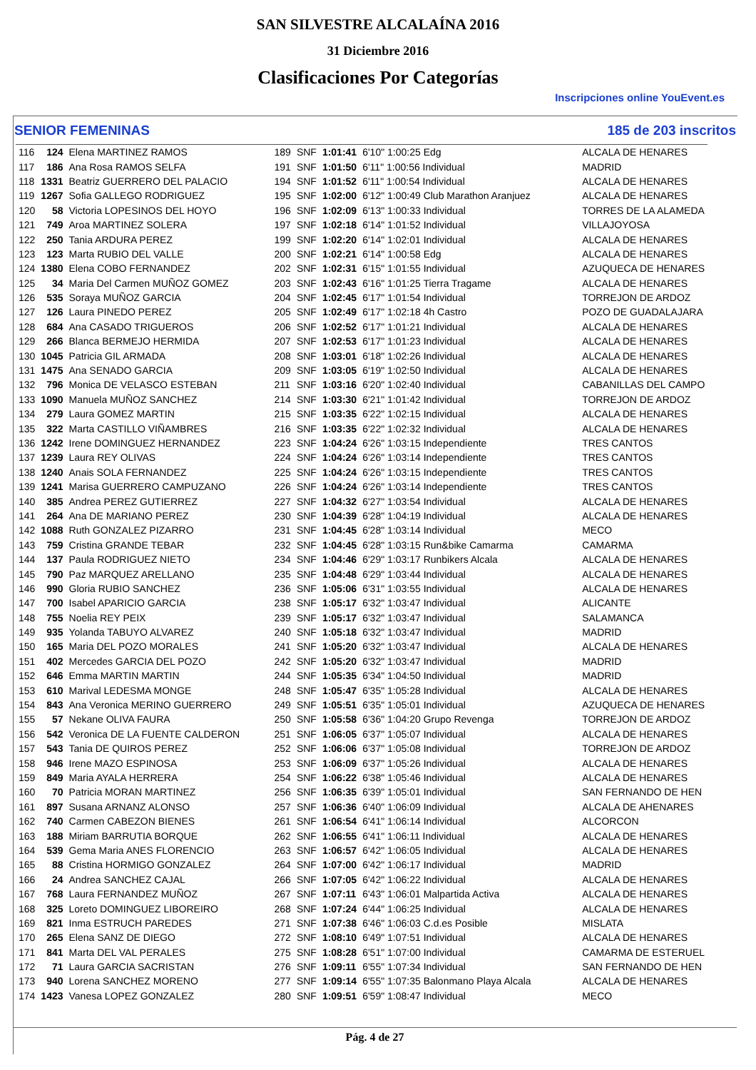SAN SILVESTRE ALCALAÍNA 2016
31 Diciembre 2016
Clasificaciones Por Categorías
Inscripciones online YouEvent.es
SENIOR FEMENINAS 185 de 203 inscritos
| 116 | 124 | Elena MARTINEZ RAMOS | 189 | SNF | 1:01:41 | 6'10" 1:00:25 Edg | ALCALA DE HENARES |
| 117 | 186 | Ana Rosa RAMOS SELFA | 191 | SNF | 1:01:50 | 6'11" 1:00:56 Individual | MADRID |
| 118 | 1331 | Beatriz GUERRERO DEL PALACIO | 194 | SNF | 1:01:52 | 6'11" 1:00:54 Individual | ALCALA DE HENARES |
| 119 | 1267 | Sofia GALLEGO RODRIGUEZ | 195 | SNF | 1:02:00 | 6'12" 1:00:49 Club Marathon Aranjuez | ALCALA DE HENARES |
| 120 | 58 | Victoria LOPESINOS DEL HOYO | 196 | SNF | 1:02:09 | 6'13" 1:00:33 Individual | TORRES DE LA ALAMEDA |
| 121 | 749 | Aroa MARTINEZ SOLERA | 197 | SNF | 1:02:18 | 6'14" 1:01:52 Individual | VILLAJOYOSA |
| 122 | 250 | Tania ARDURA PEREZ | 199 | SNF | 1:02:20 | 6'14" 1:02:01 Individual | ALCALA DE HENARES |
| 123 | 123 | Marta RUBIO DEL VALLE | 200 | SNF | 1:02:21 | 6'14" 1:00:58 Edg | ALCALA DE HENARES |
| 124 | 1380 | Elena COBO FERNANDEZ | 202 | SNF | 1:02:31 | 6'15" 1:01:55 Individual | AZUQUECA DE HENARES |
| 125 | 34 | Maria Del Carmen MUÑOZ GOMEZ | 203 | SNF | 1:02:43 | 6'16" 1:01:25 Tierra Tragame | ALCALA DE HENARES |
| 126 | 535 | Soraya MUÑOZ GARCIA | 204 | SNF | 1:02:45 | 6'17" 1:01:54 Individual | TORREJON DE ARDOZ |
| 127 | 126 | Laura PINEDO PEREZ | 205 | SNF | 1:02:49 | 6'17" 1:02:18 4h Castro | POZO DE GUADALAJARA |
| 128 | 684 | Ana CASADO TRIGUEROS | 206 | SNF | 1:02:52 | 6'17" 1:01:21 Individual | ALCALA DE HENARES |
| 129 | 266 | Blanca BERMEJO HERMIDA | 207 | SNF | 1:02:53 | 6'17" 1:01:23 Individual | ALCALA DE HENARES |
| 130 | 1045 | Patricia GIL ARMADA | 208 | SNF | 1:03:01 | 6'18" 1:02:26 Individual | ALCALA DE HENARES |
| 131 | 1475 | Ana SENADO GARCIA | 209 | SNF | 1:03:05 | 6'19" 1:02:50 Individual | ALCALA DE HENARES |
| 132 | 796 | Monica DE VELASCO ESTEBAN | 211 | SNF | 1:03:16 | 6'20" 1:02:40 Individual | CABANILLAS DEL CAMPO |
| 133 | 1090 | Manuela MUÑOZ SANCHEZ | 214 | SNF | 1:03:30 | 6'21" 1:01:42 Individual | TORREJON DE ARDOZ |
| 134 | 279 | Laura GOMEZ MARTIN | 215 | SNF | 1:03:35 | 6'22" 1:02:15 Individual | ALCALA DE HENARES |
| 135 | 322 | Marta CASTILLO VIÑAMBRES | 216 | SNF | 1:03:35 | 6'22" 1:02:32 Individual | ALCALA DE HENARES |
| 136 | 1242 | Irene DOMINGUEZ HERNANDEZ | 223 | SNF | 1:04:24 | 6'26" 1:03:15 Independiente | TRES CANTOS |
| 137 | 1239 | Laura REY OLIVAS | 224 | SNF | 1:04:24 | 6'26" 1:03:14 Independiente | TRES CANTOS |
| 138 | 1240 | Anais SOLA FERNANDEZ | 225 | SNF | 1:04:24 | 6'26" 1:03:15 Independiente | TRES CANTOS |
| 139 | 1241 | Marisa GUERRERO CAMPUZANO | 226 | SNF | 1:04:24 | 6'26" 1:03:14 Independiente | TRES CANTOS |
| 140 | 385 | Andrea PEREZ GUTIERREZ | 227 | SNF | 1:04:32 | 6'27" 1:03:54 Individual | ALCALA DE HENARES |
| 141 | 264 | Ana DE MARIANO PEREZ | 230 | SNF | 1:04:39 | 6'28" 1:04:19 Individual | ALCALA DE HENARES |
| 142 | 1088 | Ruth GONZALEZ PIZARRO | 231 | SNF | 1:04:45 | 6'28" 1:03:14 Individual | MECO |
| 143 | 759 | Cristina GRANDE TEBAR | 232 | SNF | 1:04:45 | 6'28" 1:03:15 Run&bike Camarma | CAMARMA |
| 144 | 137 | Paula RODRIGUEZ NIETO | 234 | SNF | 1:04:46 | 6'29" 1:03:17 Runbikers Alcala | ALCALA DE HENARES |
| 145 | 790 | Paz MARQUEZ ARELLANO | 235 | SNF | 1:04:48 | 6'29" 1:03:44 Individual | ALCALA DE HENARES |
| 146 | 990 | Gloria RUBIO SANCHEZ | 236 | SNF | 1:05:06 | 6'31" 1:03:55 Individual | ALCALA DE HENARES |
| 147 | 700 | Isabel APARICIO GARCIA | 238 | SNF | 1:05:17 | 6'32" 1:03:47 Individual | ALICANTE |
| 148 | 755 | Noelia REY PEIX | 239 | SNF | 1:05:17 | 6'32" 1:03:47 Individual | SALAMANCA |
| 149 | 935 | Yolanda TABUYO ALVAREZ | 240 | SNF | 1:05:18 | 6'32" 1:03:47 Individual | MADRID |
| 150 | 165 | Maria DEL POZO MORALES | 241 | SNF | 1:05:20 | 6'32" 1:03:47 Individual | ALCALA DE HENARES |
| 151 | 402 | Mercedes GARCIA DEL POZO | 242 | SNF | 1:05:20 | 6'32" 1:03:47 Individual | MADRID |
| 152 | 646 | Emma MARTIN MARTIN | 244 | SNF | 1:05:35 | 6'34" 1:04:50 Individual | MADRID |
| 153 | 610 | Marival LEDESMA MONGE | 248 | SNF | 1:05:47 | 6'35" 1:05:28 Individual | ALCALA DE HENARES |
| 154 | 843 | Ana Veronica MERINO GUERRERO | 249 | SNF | 1:05:51 | 6'35" 1:05:01 Individual | AZUQUECA DE HENARES |
| 155 | 57 | Nekane OLIVA FAURA | 250 | SNF | 1:05:58 | 6'36" 1:04:20 Grupo Revenga | TORREJON DE ARDOZ |
| 156 | 542 | Veronica DE LA FUENTE CALDERON | 251 | SNF | 1:06:05 | 6'37" 1:05:07 Individual | ALCALA DE HENARES |
| 157 | 543 | Tania DE QUIROS PEREZ | 252 | SNF | 1:06:06 | 6'37" 1:05:08 Individual | TORREJON DE ARDOZ |
| 158 | 946 | Irene MAZO ESPINOSA | 253 | SNF | 1:06:09 | 6'37" 1:05:26 Individual | ALCALA DE HENARES |
| 159 | 849 | Maria AYALA HERRERA | 254 | SNF | 1:06:22 | 6'38" 1:05:46 Individual | ALCALA DE HENARES |
| 160 | 70 | Patricia MORAN MARTINEZ | 256 | SNF | 1:06:35 | 6'39" 1:05:01 Individual | SAN FERNANDO DE HEN |
| 161 | 897 | Susana ARNANZ ALONSO | 257 | SNF | 1:06:36 | 6'40" 1:06:09 Individual | ALCALA DE AHENARES |
| 162 | 740 | Carmen CABEZON BIENES | 261 | SNF | 1:06:54 | 6'41" 1:06:14 Individual | ALCORCON |
| 163 | 188 | Miriam BARRUTIA BORQUE | 262 | SNF | 1:06:55 | 6'41" 1:06:11 Individual | ALCALA DE HENARES |
| 164 | 539 | Gema Maria ANES FLORENCIO | 263 | SNF | 1:06:57 | 6'42" 1:06:05 Individual | ALCALA DE HENARES |
| 165 | 88 | Cristina HORMIGO GONZALEZ | 264 | SNF | 1:07:00 | 6'42" 1:06:17 Individual | MADRID |
| 166 | 24 | Andrea SANCHEZ CAJAL | 266 | SNF | 1:07:05 | 6'42" 1:06:22 Individual | ALCALA DE HENARES |
| 167 | 768 | Laura FERNANDEZ MUÑOZ | 267 | SNF | 1:07:11 | 6'43" 1:06:01 Malpartida Activa | ALCALA DE HENARES |
| 168 | 325 | Loreto DOMINGUEZ LIBOREIRO | 268 | SNF | 1:07:24 | 6'44" 1:06:25 Individual | ALCALA DE HENARES |
| 169 | 821 | Inma ESTRUCH PAREDES | 271 | SNF | 1:07:38 | 6'46" 1:06:03 C.d.es Posible | MISLATA |
| 170 | 265 | Elena SANZ DE DIEGO | 272 | SNF | 1:08:10 | 6'49" 1:07:51 Individual | ALCALA DE HENARES |
| 171 | 841 | Marta DEL VAL PERALES | 275 | SNF | 1:08:28 | 6'51" 1:07:00 Individual | CAMARMA DE ESTERUEL |
| 172 | 71 | Laura GARCIA SACRISTAN | 276 | SNF | 1:09:11 | 6'55" 1:07:34 Individual | SAN FERNANDO DE HEN |
| 173 | 940 | Lorena SANCHEZ MORENO | 277 | SNF | 1:09:14 | 6'55" 1:07:35 Balonmano Playa Alcala | ALCALA DE HENARES |
| 174 | 1423 | Vanesa LOPEZ GONZALEZ | 280 | SNF | 1:09:51 | 6'59" 1:08:47 Individual | MECO |
Pág. 4 de 27